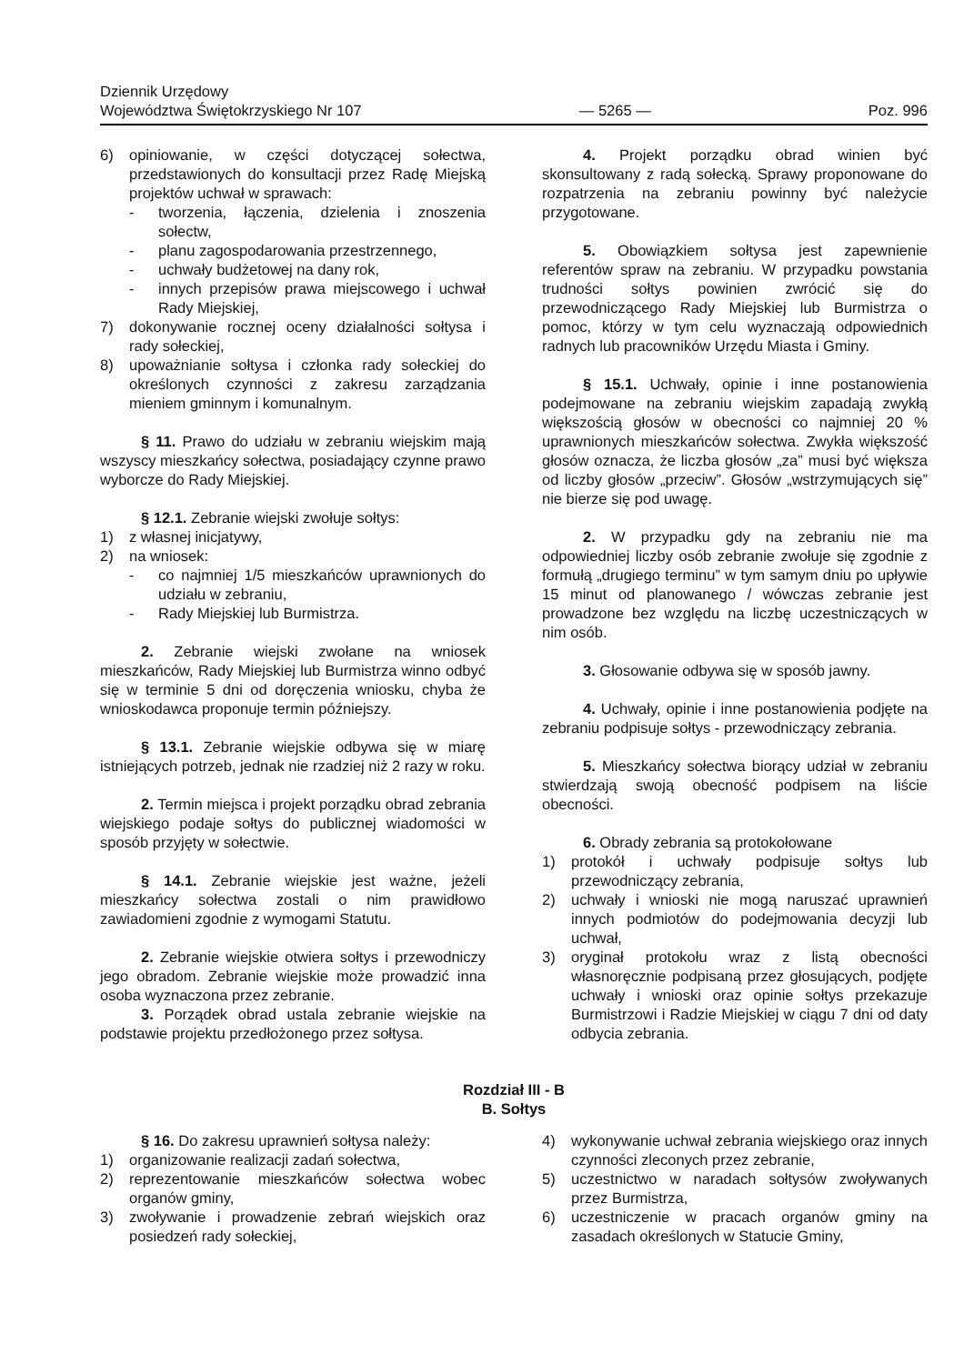Dziennik Urzędowy
Województwa Świętokrzyskiego Nr 107
— 5265 —
Poz. 996
6) opiniowanie, w części dotyczącej sołectwa, przedstawionych do konsultacji przez Radę Miejską projektów uchwał w sprawach:
- tworzenia, łączenia, dzielenia i znoszenia sołectw,
- planu zagospodarowania przestrzennego,
- uchwały budżetowej na dany rok,
- innych przepisów prawa miejscowego i uchwał Rady Miejskiej,
7) dokonywanie rocznej oceny działalności sołtysa i rady sołeckiej,
8) upoważnianie sołtysa i członka rady sołeckiej do określonych czynności z zakresu zarządzania mieniem gminnym i komunalnym.
§ 11. Prawo do udziału w zebraniu wiejskim mają wszyscy mieszkańcy sołectwa, posiadający czynne prawo wyborcze do Rady Miejskiej.
§ 12.1. Zebranie wiejski zwołuje sołtys:
1) z własnej inicjatywy,
2) na wniosek:
- co najmniej 1/5 mieszkańców uprawnionych do udziału w zebraniu,
- Rady Miejskiej lub Burmistrza.
2. Zebranie wiejski zwołane na wniosek mieszkańców, Rady Miejskiej lub Burmistrza winno odbyć się w terminie 5 dni od doręczenia wniosku, chyba że wnioskodawca proponuje termin późniejszy.
§ 13.1. Zebranie wiejskie odbywa się w miarę istniejących potrzeb, jednak nie rzadziej niż 2 razy w roku.
2. Termin miejsca i projekt porządku obrad zebrania wiejskiego podaje sołtys do publicznej wiadomości w sposób przyjęty w sołectwie.
§ 14.1. Zebranie wiejskie jest ważne, jeżeli mieszkańcy sołectwa zostali o nim prawidłowo zawiadomieni zgodnie z wymogami Statutu.
2. Zebranie wiejskie otwiera sołtys i przewodniczy jego obradom. Zebranie wiejskie może prowadzić inna osoba wyznaczona przez zebranie.
3. Porządek obrad ustala zebranie wiejskie na podstawie projektu przedłożonego przez sołtysa.
4. Projekt porządku obrad winien być skonsultowany z radą sołecką. Sprawy proponowane do rozpatrzenia na zebraniu powinny być należycie przygotowane.
5. Obowiązkiem sołtysa jest zapewnienie referentów spraw na zebraniu. W przypadku powstania trudności sołtys powinien zwrócić się do przewodniczącego Rady Miejskiej lub Burmistrza o pomoc, którzy w tym celu wyznaczają odpowiednich radnych lub pracowników Urzędu Miasta i Gminy.
§ 15.1. Uchwały, opinie i inne postanowienia podejmowane na zebraniu wiejskim zapadają zwykłą większością głosów w obecności co najmniej 20 % uprawnionych mieszkańców sołectwa. Zwykła większość głosów oznacza, że liczba głosów „za” musi być większa od liczby głosów „przeciw”. Głosów „wstrzymujących się” nie bierze się pod uwagę.
2. W przypadku gdy na zebraniu nie ma odpowiedniej liczby osób zebranie zwołuje się zgodnie z formułą „drugiego terminu” w tym samym dniu po upływie 15 minut od planowanego / wówczas zebranie jest prowadzone bez względu na liczbę uczestniczących w nim osób.
3. Głosowanie odbywa się w sposób jawny.
4. Uchwały, opinie i inne postanowienia podjęte na zebraniu podpisuje sołtys - przewodniczący zebrania.
5. Mieszkańcy sołectwa biorący udział w zebraniu stwierdzają swoją obecność podpisem na liście obecności.
6. Obrady zebrania są protokołowane
1) protokół i uchwały podpisuje sołtys lub przewodniczący zebrania,
2) uchwały i wnioski nie mogą naruszać uprawnień innych podmiotów do podejmowania decyzji lub uchwał,
3) oryginał protokołu wraz z listą obecności własnoręcznie podpisaną przez głosujących, podjęte uchwały i wnioski oraz opinie sołtys przekazuje Burmistrzowi i Radzie Miejskiej w ciągu 7 dni od daty odbycia zebrania.
Rozdział III - B
B. Sołtys
§ 16. Do zakresu uprawnień sołtysa należy:
1) organizowanie realizacji zadań sołectwa,
2) reprezentowanie mieszkańców sołectwa wobec organów gminy,
3) zwoływanie i prowadzenie zebrań wiejskich oraz posiedzeń rady sołeckiej,
4) wykonywanie uchwał zebrania wiejskiego oraz innych czynności zleconych przez zebranie,
5) uczestnictwo w naradach sołtysów zwoływanych przez Burmistrza,
6) uczestniczenie w pracach organów gminy na zasadach określonych w Statucie Gminy,